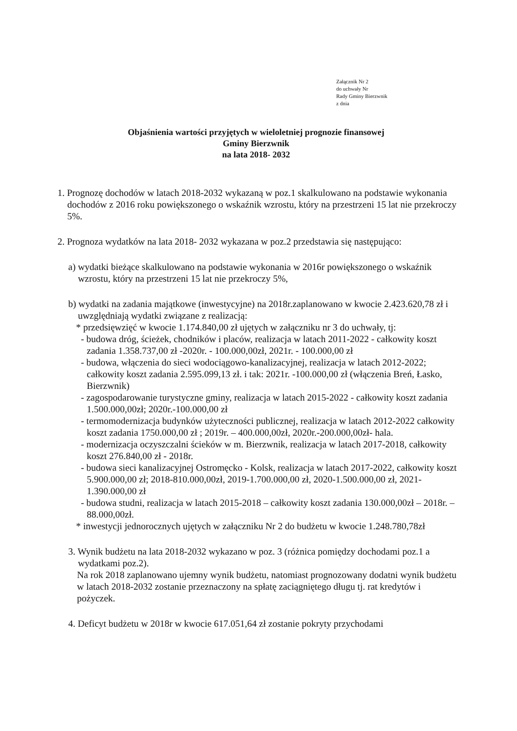Załącznik Nr 2
do uchwały Nr
Rady Gminy Bierzwnik
z dnia
Objaśnienia wartości przyjętych w wieloletniej prognozie finansowej
Gminy Bierzwnik
na lata 2018- 2032
1. Prognozę dochodów w latach 2018-2032 wykazaną w poz.1 skalkulowano na podstawie wykonania dochodów z 2016 roku powiększonego o wskaźnik wzrostu, który na przestrzeni 15 lat nie przekroczy 5%.
2. Prognoza wydatków na lata 2018- 2032 wykazana w poz.2 przedstawia się następująco:
a) wydatki bieżące skalkulowano na podstawie wykonania w 2016r powiększonego o wskaźnik wzrostu, który na przestrzeni 15 lat nie przekroczy 5%,
b) wydatki na zadania majątkowe (inwestycyjne) na 2018r.zaplanowano w kwocie 2.423.620,78 zł i uwzględniają wydatki związane z realizacją:
* przedsięwzięć w kwocie 1.174.840,00 zł ujętych w załączniku nr 3 do uchwały, tj:
- budowa dróg, ścieżek, chodników i placów, realizacja w latach 2011-2022 - całkowity koszt zadania 1.358.737,00 zł -2020r. - 100.000,00zł, 2021r. - 100.000,00 zł
- budowa, włączenia do sieci wodociągowo-kanalizacyjnej, realizacja w latach 2012-2022; całkowity koszt zadania 2.595.099,13 zł. i tak: 2021r. -100.000,00 zł (włączenia Breń, Łasko, Bierzwnik)
- zagospodarowanie turystyczne gminy, realizacja w latach 2015-2022 - całkowity koszt zadania 1.500.000,00zł; 2020r.-100.000,00 zł
- termomodernizacja budynków użyteczności publicznej, realizacja w latach 2012-2022 całkowity koszt zadania 1750.000,00 zł ; 2019r. – 400.000,00zł, 2020r.-200.000,00zł- hala.
- modernizacja oczyszczalni ścieków w m. Bierzwnik, realizacja w latach 2017-2018, całkowity koszt 276.840,00 zł - 2018r.
- budowa sieci kanalizacyjnej Ostromęcko - Kolsk, realizacja w latach 2017-2022, całkowity koszt 5.900.000,00 zł; 2018-810.000,00zł, 2019-1.700.000,00 zł, 2020-1.500.000,00 zł, 2021-1.390.000,00 zł
- budowa studni, realizacja w latach 2015-2018 – całkowity koszt zadania 130.000,00zł – 2018r. – 88.000,00zł.
* inwestycji jednorocznych ujętych w załączniku Nr 2 do budżetu w kwocie 1.248.780,78zł
3. Wynik budżetu na lata 2018-2032 wykazano w poz. 3 (różnica pomiędzy dochodami poz.1 a wydatkami poz.2).
Na rok 2018 zaplanowano ujemny wynik budżetu, natomiast prognozowany dodatni wynik budżetu w latach 2018-2032 zostanie przeznaczony na spłatę zaciągniętego długu tj. rat kredytów i pożyczek.
4. Deficyt budżetu w 2018r w kwocie 617.051,64 zł zostanie pokryty przychodami